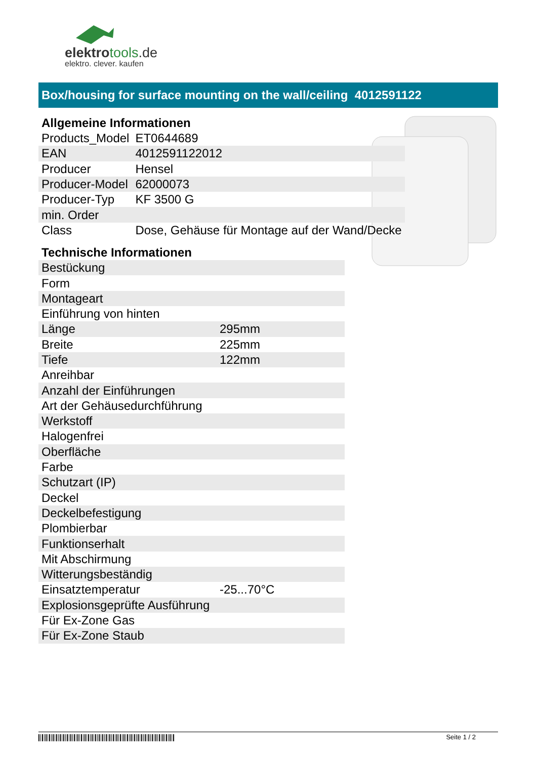elektrotools.de
elektro. clever. kaufen
Box/housing for surface mounting on the wall/ceiling 4012591122
Allgemeine Informationen
| Products_Model | ET0644689 |
| EAN | 4012591122012 |
| Producer | Hensel |
| Producer-Model | 62000073 |
| Producer-Typ | KF 3500 G |
| min. Order | |
| Class | Dose, Gehäuse für Montage auf der Wand/Decke |
Technische Informationen
| Bestückung | |
| Form | |
| Montageart | |
| Einführung von hinten | |
| Länge | 295mm |
| Breite | 225mm |
| Tiefe | 122mm |
| Anreihbar | |
| Anzahl der Einführungen | |
| Art der Gehäusedurchführung | |
| Werkstoff | |
| Halogenfrei | |
| Oberfläche | |
| Farbe | |
| Schutzart (IP) | |
| Deckel | |
| Deckelbefestigung | |
| Plombierbar | |
| Funktionserhalt | |
| Mit Abschirmung | |
| Witterungsbeständig | |
| Einsatztemperatur | -25...70°C |
| Explosionsgeprüfte Ausführung | |
| Für Ex-Zone Gas | |
| Für Ex-Zone Staub | |
Seite 1 / 2